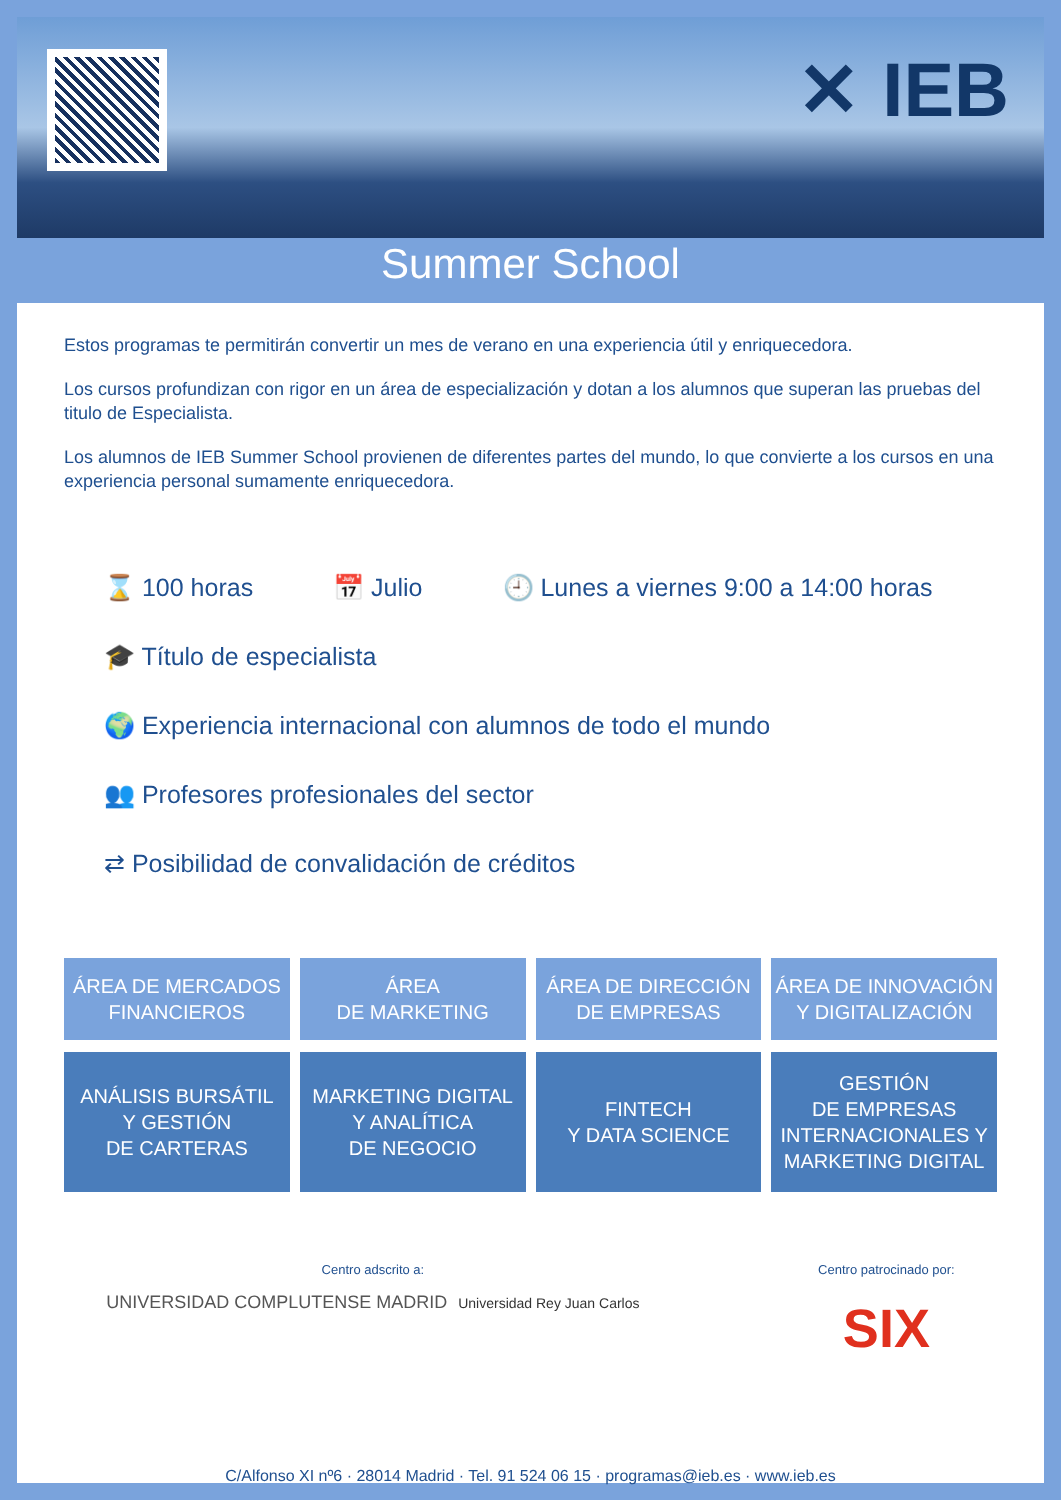✕ IEB
Summer School
Estos programas te permitirán convertir un mes de verano en una experiencia útil y enriquecedora.
Los cursos profundizan con rigor en un área de especialización y dotan a los alumnos que superan las pruebas del titulo de Especialista.
Los alumnos de IEB Summer School provienen de diferentes partes del mundo, lo que convierte a los cursos en una experiencia personal sumamente enriquecedora.
⌛ 100 horas 📅 Julio 🕘 Lunes a viernes 9:00 a 14:00 horas 🎓 Título de especialista 🌍 Experiencia internacional con alumnos de todo el mundo 👥 Profesores profesionales del sector ⇄ Posibilidad de convalidación de créditos
ÁREA DE MERCADOS
FINANCIEROS
ÁREA
DE MARKETING
ÁREA DE DIRECCIÓN
DE EMPRESAS
ÁREA DE INNOVACIÓN
Y DIGITALIZACIÓN
ANÁLISIS BURSÁTIL
Y GESTIÓN
DE CARTERAS
MARKETING DIGITAL
Y ANALÍTICA
DE NEGOCIO
FINTECH
Y DATA SCIENCE
GESTIÓN
DE EMPRESAS
INTERNACIONALES Y
MARKETING DIGITAL
Centro adscrito a:
UNIVERSIDAD COMPLUTENSE MADRID Universidad Rey Juan Carlos
Centro patrocinado por:
SIX
C/Alfonso XI nº6 · 28014 Madrid · Tel. 91 524 06 15 · programas@ieb.es · www.ieb.es